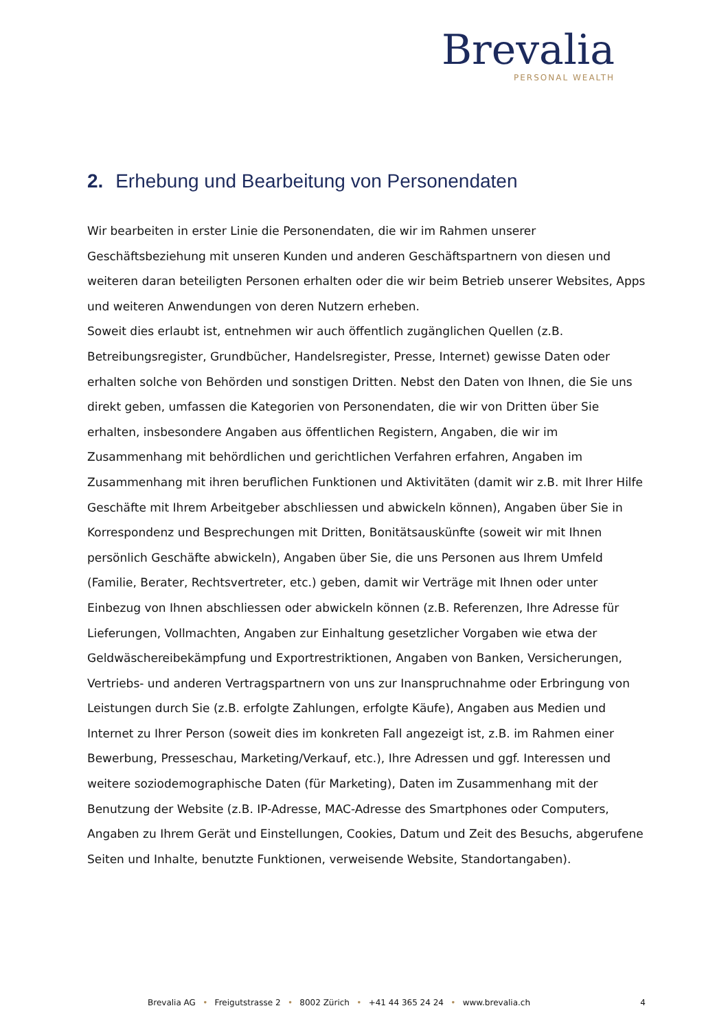Brevalia
PERSONAL WEALTH
2. Erhebung und Bearbeitung von Personendaten
Wir bearbeiten in erster Linie die Personendaten, die wir im Rahmen unserer Geschäftsbeziehung mit unseren Kunden und anderen Geschäftspartnern von diesen und weiteren daran beteiligten Personen erhalten oder die wir beim Betrieb unserer Websites, Apps und weiteren Anwendungen von deren Nutzern erheben.
Soweit dies erlaubt ist, entnehmen wir auch öffentlich zugänglichen Quellen (z.B. Betreibungsregister, Grundbücher, Handelsregister, Presse, Internet) gewisse Daten oder erhalten solche von Behörden und sonstigen Dritten. Nebst den Daten von Ihnen, die Sie uns direkt geben, umfassen die Kategorien von Personendaten, die wir von Dritten über Sie erhalten, insbesondere Angaben aus öffentlichen Registern, Angaben, die wir im Zusammenhang mit behördlichen und gerichtlichen Verfahren erfahren, Angaben im Zusammenhang mit ihren beruflichen Funktionen und Aktivitäten (damit wir z.B. mit Ihrer Hilfe Geschäfte mit Ihrem Arbeitgeber abschliessen und abwickeln können), Angaben über Sie in Korrespondenz und Besprechungen mit Dritten, Bonitätsauskünfte (soweit wir mit Ihnen persönlich Geschäfte abwickeln), Angaben über Sie, die uns Personen aus Ihrem Umfeld (Familie, Berater, Rechtsvertreter, etc.) geben, damit wir Verträge mit Ihnen oder unter Einbezug von Ihnen abschliessen oder abwickeln können (z.B. Referenzen, Ihre Adresse für Lieferungen, Vollmachten, Angaben zur Einhaltung gesetzlicher Vorgaben wie etwa der Geldwäschereibekämpfung und Exportrestriktionen, Angaben von Banken, Versicherungen, Vertriebs- und anderen Vertragspartnern von uns zur Inanspruchnahme oder Erbringung von Leistungen durch Sie (z.B. erfolgte Zahlungen, erfolgte Käufe), Angaben aus Medien und Internet zu Ihrer Person (soweit dies im konkreten Fall angezeigt ist, z.B. im Rahmen einer Bewerbung, Presseschau, Marketing/Verkauf, etc.), Ihre Adressen und ggf. Interessen und weitere soziodemographische Daten (für Marketing), Daten im Zusammenhang mit der Benutzung der Website (z.B. IP-Adresse, MAC-Adresse des Smartphones oder Computers, Angaben zu Ihrem Gerät und Einstellungen, Cookies, Datum und Zeit des Besuchs, abgerufene Seiten und Inhalte, benutzte Funktionen, verweisende Website, Standortangaben).
Brevalia AG • Freigutstrasse 2 • 8002 Zürich • +41 44 365 24 24 • www.brevalia.ch 4